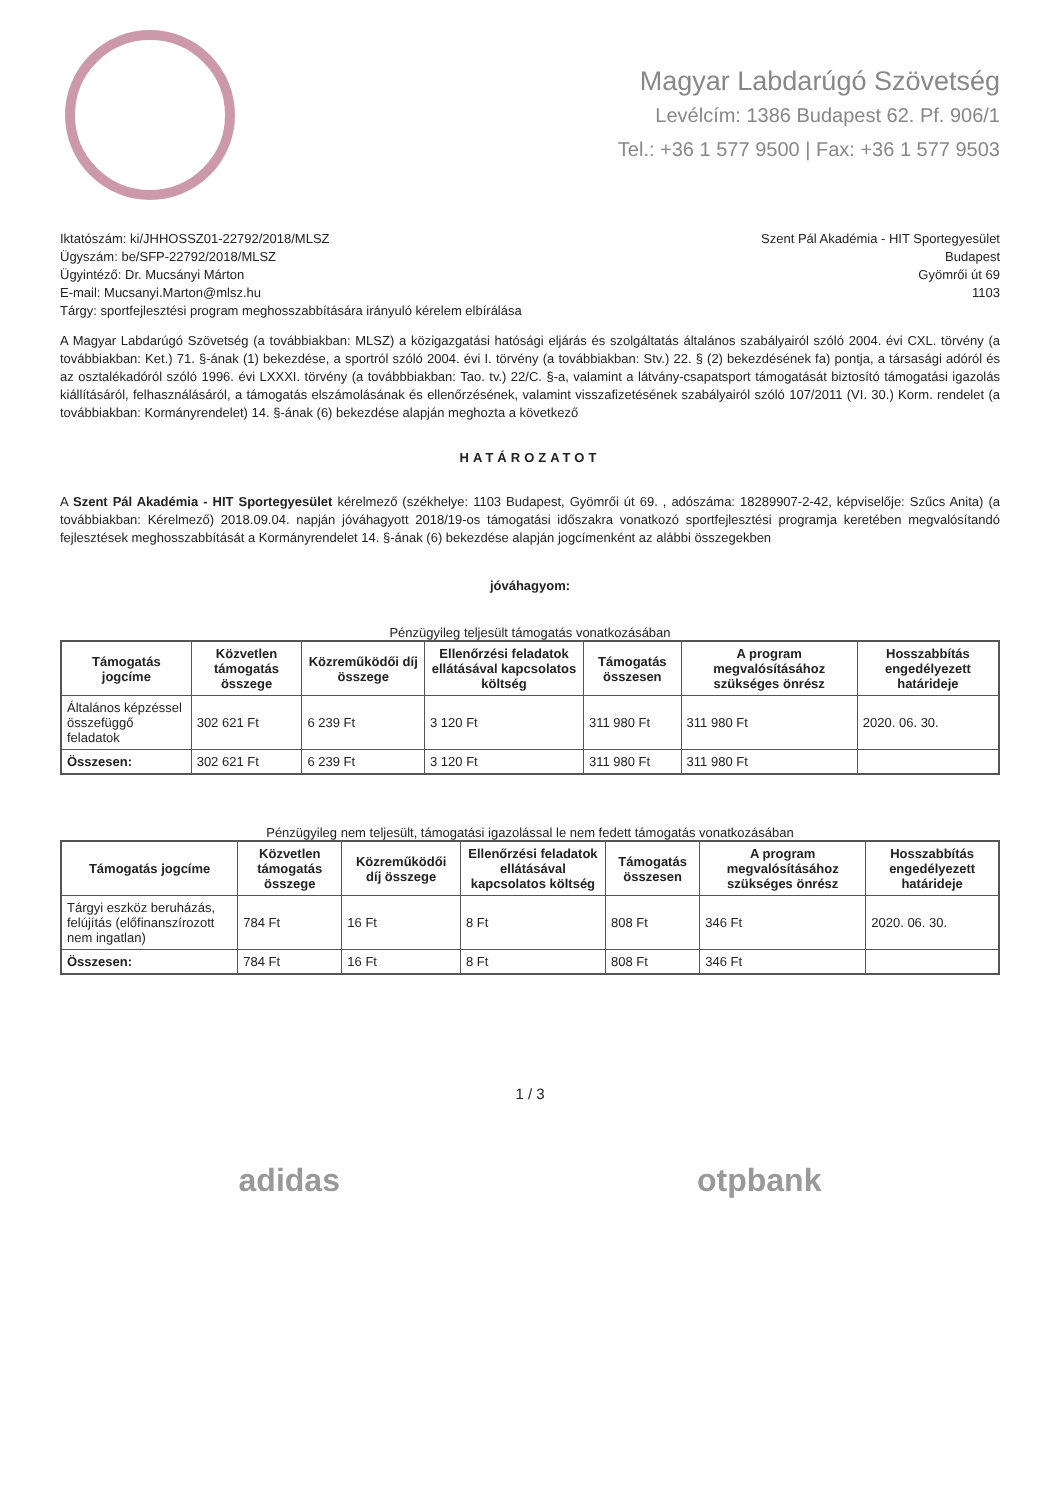Magyar Labdarúgó Szövetség
Levélcím: 1386 Budapest 62. Pf. 906/1
Tel.: +36 1 577 9500 | Fax: +36 1 577 9503
Iktatószám: ki/JHHOSSZ01-22792/2018/MLSZ
Ügyszám: be/SFP-22792/2018/MLSZ
Ügyintéző: Dr. Mucsányi Márton
E-mail: Mucsanyi.Marton@mlsz.hu
Tárgy: sportfejlesztési program meghosszabbítására irányuló kérelem elbírálása
Szent Pál Akadémia - HIT Sportegyesület
Budapest
Gyömrői út 69
1103
A Magyar Labdarúgó Szövetség (a továbbiakban: MLSZ) a közigazgatási hatósági eljárás és szolgáltatás általános szabályairól szóló 2004. évi CXL. törvény (a továbbiakban: Ket.) 71. §-ának (1) bekezdése, a sportról szóló 2004. évi I. törvény (a továbbiakban: Stv.) 22. § (2) bekezdésének fa) pontja, a társasági adóról és az osztalékadóról szóló 1996. évi LXXXI. törvény (a továbbbiakban: Tao. tv.) 22/C. §-a, valamint a látvány-csapatsport támogatását biztosító támogatási igazolás kiállításáról, felhasználásáról, a támogatás elszámolásának és ellenőrzésének, valamint visszafizetésének szabályairól szóló 107/2011 (VI. 30.) Korm. rendelet (a továbbiakban: Kormányrendelet) 14. §-ának (6) bekezdése alapján meghozta a következő
HATÁROZATOT
A Szent Pál Akadémia - HIT Sportegyesület kérelmező (székhelye: 1103 Budapest, Gyömrői út 69. , adószáma: 18289907-2-42, képviselője: Szűcs Anita) (a továbbiakban: Kérelmező) 2018.09.04. napján jóváhagyott 2018/19-os támogatási időszakra vonatkozó sportfejlesztési programja keretében megvalósítandó fejlesztések meghosszabbítását a Kormányrendelet 14. §-ának (6) bekezdése alapján jogcímenként az alábbi összegekben
jóváhagyom:
Pénzügyileg teljesült támogatás vonatkozásában
| Támogatás jogcíme | Közvetlen támogatás összege | Közreműködői díj összege | Ellenőrzési feladatok ellátásával kapcsolatos költség | Támogatás összesen | A program megvalósításához szükséges önrész | Hosszabbítás engedélyezett határideje |
| --- | --- | --- | --- | --- | --- | --- |
| Általános képzéssel összefüggő feladatok | 302 621 Ft | 6 239 Ft | 3 120 Ft | 311 980 Ft | 311 980 Ft | 2020. 06. 30. |
| Összesen: | 302 621 Ft | 6 239 Ft | 3 120 Ft | 311 980 Ft | 311 980 Ft | |
Pénzügyileg nem teljesült, támogatási igazolással le nem fedett támogatás vonatkozásában
| Támogatás jogcíme | Közvetlen támogatás összege | Közreműködői díj összege | Ellenőrzési feladatok ellátásával kapcsolatos költség | Támogatás összesen | A program megvalósításához szükséges önrész | Hosszabbítás engedélyezett határideje |
| --- | --- | --- | --- | --- | --- | --- |
| Tárgyi eszköz beruházás, felújítás (előfinanszírozott nem ingatlan) | 784 Ft | 16 Ft | 8 Ft | 808 Ft | 346 Ft | 2020. 06. 30. |
| Összesen: | 784 Ft | 16 Ft | 8 Ft | 808 Ft | 346 Ft | |
1 / 3
adidas otpbank